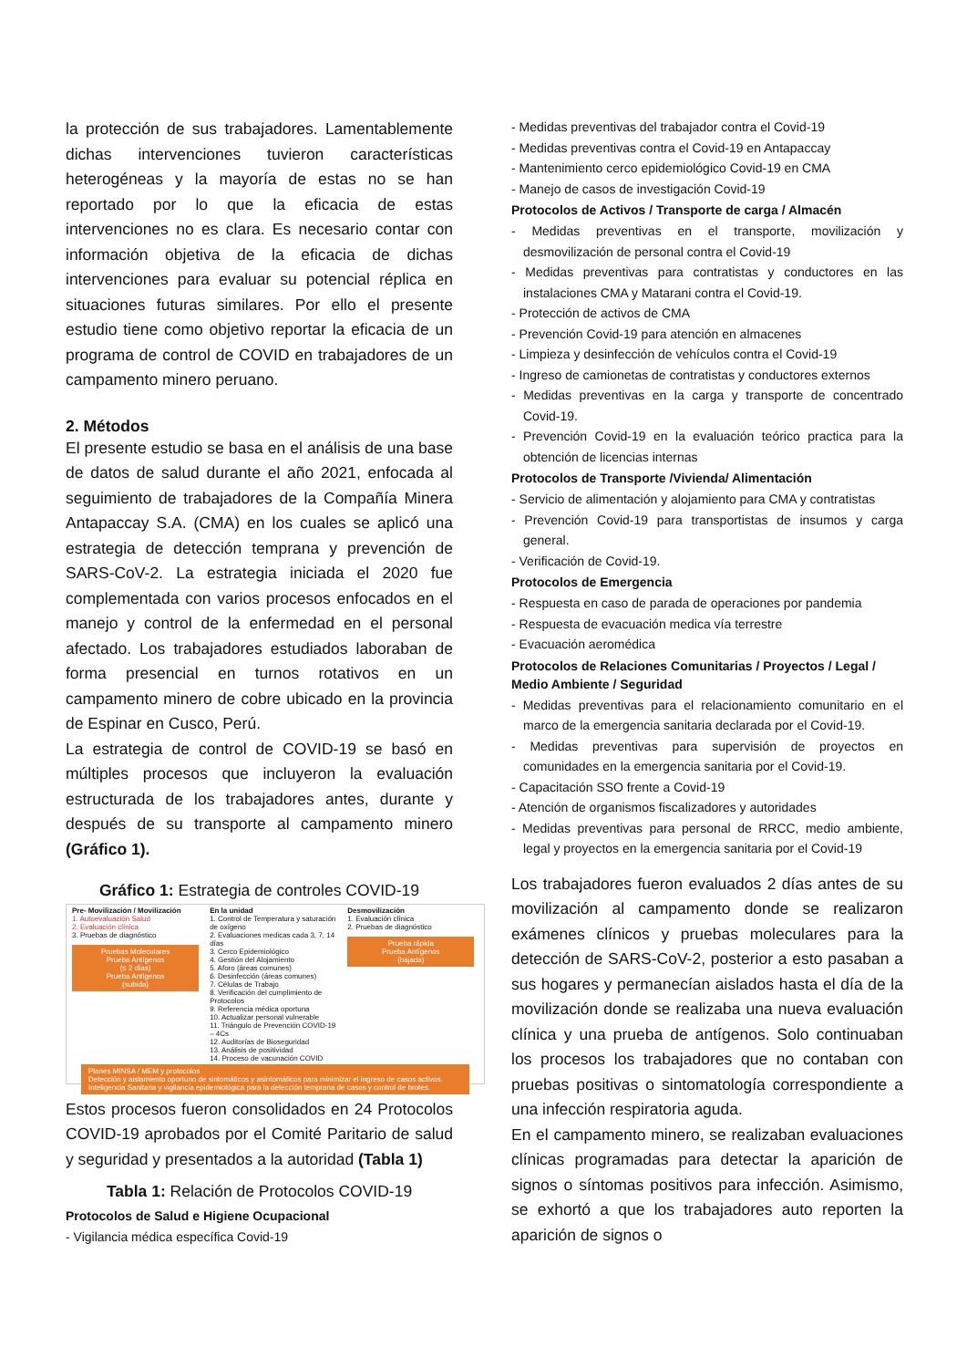la protección de sus trabajadores. Lamentablemente dichas intervenciones tuvieron características heterogéneas y la mayoría de estas no se han reportado por lo que la eficacia de estas intervenciones no es clara. Es necesario contar con información objetiva de la eficacia de dichas intervenciones para evaluar su potencial réplica en situaciones futuras similares. Por ello el presente estudio tiene como objetivo reportar la eficacia de un programa de control de COVID en trabajadores de un campamento minero peruano.
2. Métodos
El presente estudio se basa en el análisis de una base de datos de salud durante el año 2021, enfocada al seguimiento de trabajadores de la Compañía Minera Antapaccay S.A. (CMA) en los cuales se aplicó una estrategia de detección temprana y prevención de SARS-CoV-2. La estrategia iniciada el 2020 fue complementada con varios procesos enfocados en el manejo y control de la enfermedad en el personal afectado. Los trabajadores estudiados laboraban de forma presencial en turnos rotativos en un campamento minero de cobre ubicado en la provincia de Espinar en Cusco, Perú.
La estrategia de control de COVID-19 se basó en múltiples procesos que incluyeron la evaluación estructurada de los trabajadores antes, durante y después de su transporte al campamento minero (Gráfico 1).
Gráfico 1: Estrategia de controles COVID-19
Pre- Movilización / Movilización
1. Autoevaluación Salud
2. Evaluación clínica
3. Pruebas de diagnóstico
Pruebas Moleculares
Prueba Antígenos
(≤ 2 días)
Prueba Antígenos
(subida)
En la unidad
1. Control de Temperatura y saturación de oxígeno
2. Evaluaciones medicas cada 3, 7, 14 días
3. Cerco Epidemiológico
4. Gestión del Alojamiento
5. Aforo (áreas comunes)
6. Desinfección (áreas comunes)
7. Células de Trabajo
8. Verificación del cumplimiento de Protocolos
9. Referencia médica oportuna
10. Actualizar personal vulnerable
11. Triángulo de Prevención COVID-19 – 4Cs
12. Auditorías de Bioseguridad
13. Análisis de positividad
14. Proceso de vacunación COVID
Desmovilización
1. Evaluación clínica
2. Pruebas de diagnóstico
Prueba rápida
Prueba Antígenos
(bajada)
Planes MINSA / MEM y protocolos
Detección y aislamiento oportuno de sintomáticos y asintomáticos para minimizar el ingreso de casos activos.
Inteligencia Sanitaria y vigilancia epidemiológica para la detección temprana de casos y control de brotes.
Estos procesos fueron consolidados en 24 Protocolos COVID-19 aprobados por el Comité Paritario de salud y seguridad y presentados a la autoridad (Tabla 1)
Tabla 1: Relación de Protocolos COVID-19
Protocolos de Salud e Higiene Ocupacional
- Vigilancia médica específica Covid-19
- Medidas preventivas del trabajador contra el Covid-19
- Medidas preventivas contra el Covid-19 en Antapaccay
- Mantenimiento cerco epidemiológico Covid-19 en CMA
- Manejo de casos de investigación Covid-19
Protocolos de Activos / Transporte de carga / Almacén
- Medidas preventivas en el transporte, movilización y desmovilización de personal contra el Covid-19
- Medidas preventivas para contratistas y conductores en las instalaciones CMA y Matarani contra el Covid-19.
- Protección de activos de CMA
- Prevención Covid-19 para atención en almacenes
- Limpieza y desinfección de vehículos contra el Covid-19
- Ingreso de camionetas de contratistas y conductores externos
- Medidas preventivas en la carga y transporte de concentrado Covid-19.
- Prevención Covid-19 en la evaluación teórico practica para la obtención de licencias internas
Protocolos de Transporte /Vivienda/ Alimentación
- Servicio de alimentación y alojamiento para CMA y contratistas
- Prevención Covid-19 para transportistas de insumos y carga general.
- Verificación de Covid-19.
Protocolos de Emergencia
- Respuesta en caso de parada de operaciones por pandemia
- Respuesta de evacuación medica vía terrestre
- Evacuación aeromédica
Protocolos de Relaciones Comunitarias / Proyectos / Legal / Medio Ambiente / Seguridad
- Medidas preventivas para el relacionamiento comunitario en el marco de la emergencia sanitaria declarada por el Covid-19.
- Medidas preventivas para supervisión de proyectos en comunidades en la emergencia sanitaria por el Covid-19.
- Capacitación SSO frente a Covid-19
- Atención de organismos fiscalizadores y autoridades
- Medidas preventivas para personal de RRCC, medio ambiente, legal y proyectos en la emergencia sanitaria por el Covid-19
Los trabajadores fueron evaluados 2 días antes de su movilización al campamento donde se realizaron exámenes clínicos y pruebas moleculares para la detección de SARS-CoV-2, posterior a esto pasaban a sus hogares y permanecían aislados hasta el día de la movilización donde se realizaba una nueva evaluación clínica y una prueba de antígenos. Solo continuaban los procesos los trabajadores que no contaban con pruebas positivas o sintomatología correspondiente a una infección respiratoria aguda.
En el campamento minero, se realizaban evaluaciones clínicas programadas para detectar la aparición de signos o síntomas positivos para infección. Asimismo, se exhortó a que los trabajadores auto reporten la aparición de signos o